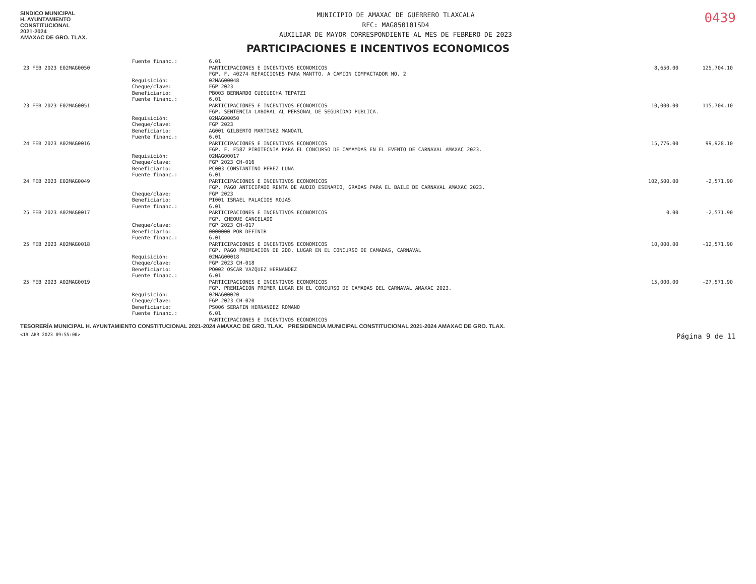SINDICO MUNICIPAL
H. AYUNTAMIENTO
CONSTITUCIONAL
2021-2024
AMAXAC DE GRO. TLAX.
MUNICIPIO DE AMAXAC DE GUERRERO TLAXCALA
RFC: MAG850101SD4
AUXILIAR DE MAYOR CORRESPONDIENTE AL MES DE FEBRERO DE 2023
0439
PARTICIPACIONES E INCENTIVOS ECONOMICOS
| | Fuente financ.: | 6.01 | | |
| 23 FEB 2023 E02MAG0050 | | PARTICIPACIONES E INCENTIVOS ECONOMICOS FGP. F. 40274 REFACCIONES PARA MANTTO. A CAMION COMPACTADOR NO. 2 | 8,650.00 | 125,704.10 |
| | Requisición: Cheque/clave: Beneficiario: | 02MAG00048 FGP 2023 PB003 BERNARDO CUECUECHA TEPATZI | | |
| | Fuente financ.: | 6.01 | | |
| 23 FEB 2023 E02MAG0051 | | PARTICIPACIONES E INCENTIVOS ECONOMICOS FGP. SENTENCIA LABORAL AL PERSONAL DE SEGURIDAD PUBLICA. | 10,000.00 | 115,704.10 |
| | Requisición: Cheque/clave: Beneficiario: | 02MAG00050 FGP 2023 AG001 GILBERTO MARTINEZ MANOATL | | |
| | Fuente financ.: | 6.01 | | |
| 24 FEB 2023 A02MAG0016 | | PARTICIPACIONES E INCENTIVOS ECONOMICOS FGP. F. F587 PIROTECNIA PARA EL CONCURSO DE CAMAMDAS EN EL EVENTO DE CARNAVAL AMAXAC 2023. | 15,776.00 | 99,928.10 |
| | Requisición: Cheque/clave: Beneficiario: | 02MAG00017 FGP 2023 CH-016 PC003 CONSTANTINO PEREZ LUNA | | |
| | Fuente financ.: | 6.01 | | |
| 24 FEB 2023 E02MAG0049 | | PARTICIPACIONES E INCENTIVOS ECONOMICOS FGP. PAGO ANTICIPADO RENTA DE AUDIO ESENARIO, GRADAS PARA EL BAILE DE CARNAVAL AMAXAC 2023. | 102,500.00 | -2,571.90 |
| | Cheque/clave: Beneficiario: | FGP 2023 PI001 ISRAEL PALACIOS ROJAS | | |
| | Fuente financ.: | 6.01 | | |
| 25 FEB 2023 A02MAG0017 | | PARTICIPACIONES E INCENTIVOS ECONOMICOS FGP. CHEQUE CANCELADO | 0.00 | -2,571.90 |
| | Cheque/clave: Beneficiario: | FGP 2023 CH-017 0000000 POR DEFINIR | | |
| | Fuente financ.: | 6.01 | | |
| 25 FEB 2023 A02MAG0018 | | PARTICIPACIONES E INCENTIVOS ECONOMICOS FGP. PAGO PREMIACION DE 2DO. LUGAR EN EL CONCURSO DE CAMADAS, CARNAVAL | 10,000.00 | -12,571.90 |
| | Requisición: Cheque/clave: Beneficiario: | 02MAG00018 FGP 2023 CH-018 PO002 OSCAR VAZQUEZ HERNANDEZ | | |
| | Fuente financ.: | 6.01 | | |
| 25 FEB 2023 A02MAG0019 | | PARTICIPACIONES E INCENTIVOS ECONOMICOS FGP. PREMIACION PRIMER LUGAR EN EL CONCURSO DE CAMADAS DEL CARNAVAL AMAXAC 2023. | 15,000.00 | -27,571.90 |
| | Requisición: Cheque/clave: Beneficiario: | 02MAG00020 FGP 2023 CH-020 PS006 SERAFIN HERNANDEZ ROMANO | | |
| | Fuente financ.: | 6.01 PARTICIPACIONES E INCENTIVOS ECONOMICOS | | |
TESORERÍA MUNICIPAL H. AYUNTAMIENTO CONSTITUCIONAL 2021-2024 AMAXAC DE GRO. TLAX. PRESIDENCIA MUNICIPAL CONSTITUCIONAL 2021-2024 AMAXAC DE GRO. TLAX.
<19 ABR 2023 09:55:00> Página 9 de 11